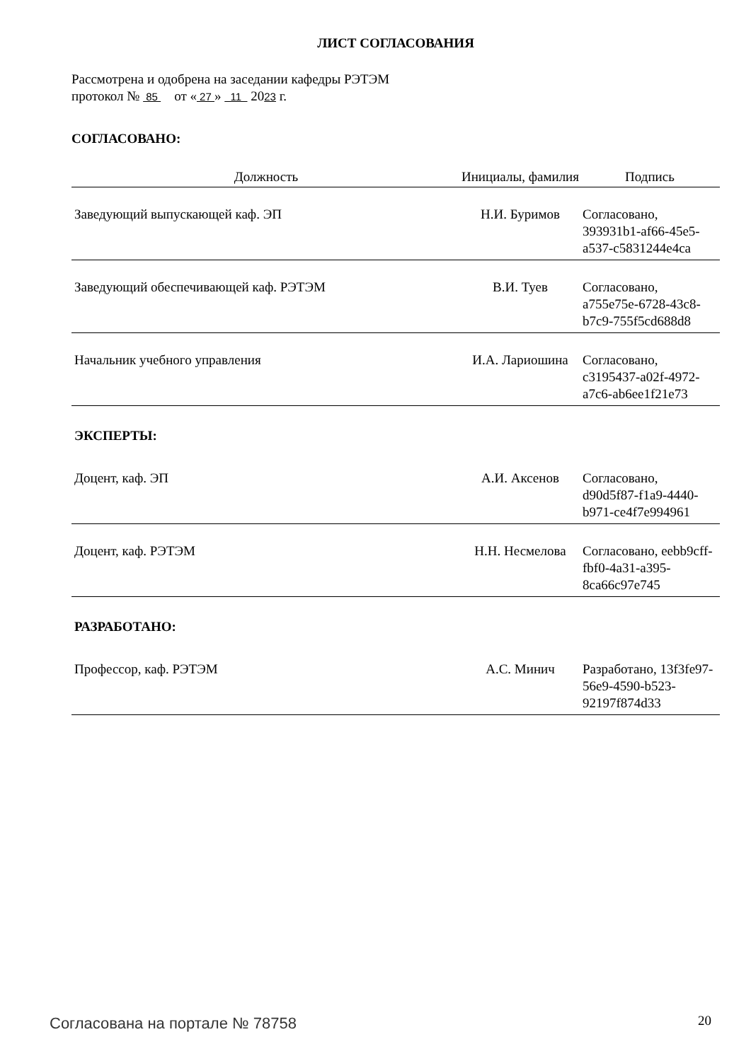ЛИСТ СОГЛАСОВАНИЯ
Рассмотрена и одобрена на заседании кафедры РЭТЭМ
протокол № 85 от « 27 » 11 2023 г.
СОГЛАСОВАНО:
| Должность | Инициалы, фамилия | Подпись |
| --- | --- | --- |
| Заведующий выпускающей каф. ЭП | Н.И. Буримов | Согласовано, 393931b1-af66-45e5-a537-c5831244e4ca |
| Заведующий обеспечивающей каф. РЭТЭМ | В.И. Туев | Согласовано, a755e75e-6728-43c8-b7c9-755f5cd688d8 |
| Начальник учебного управления | И.А. Лариошина | Согласовано, c3195437-a02f-4972-a7c6-ab6ee1f21e73 |
| ЭКСПЕРТЫ: | | |
| Доцент, каф. ЭП | А.И. Аксенов | Согласовано, d90d5f87-f1a9-4440-b971-ce4f7e994961 |
| Доцент, каф. РЭТЭМ | Н.Н. Несмелова | Согласовано, eebb9cff-fbf0-4a31-a395-8ca66c97e745 |
| РАЗРАБОТАНО: | | |
| Профессор, каф. РЭТЭМ | А.С. Минич | Разработано, 13f3fe97-56e9-4590-b523-92197f874d33 |
Согласована на портале № 78758 20